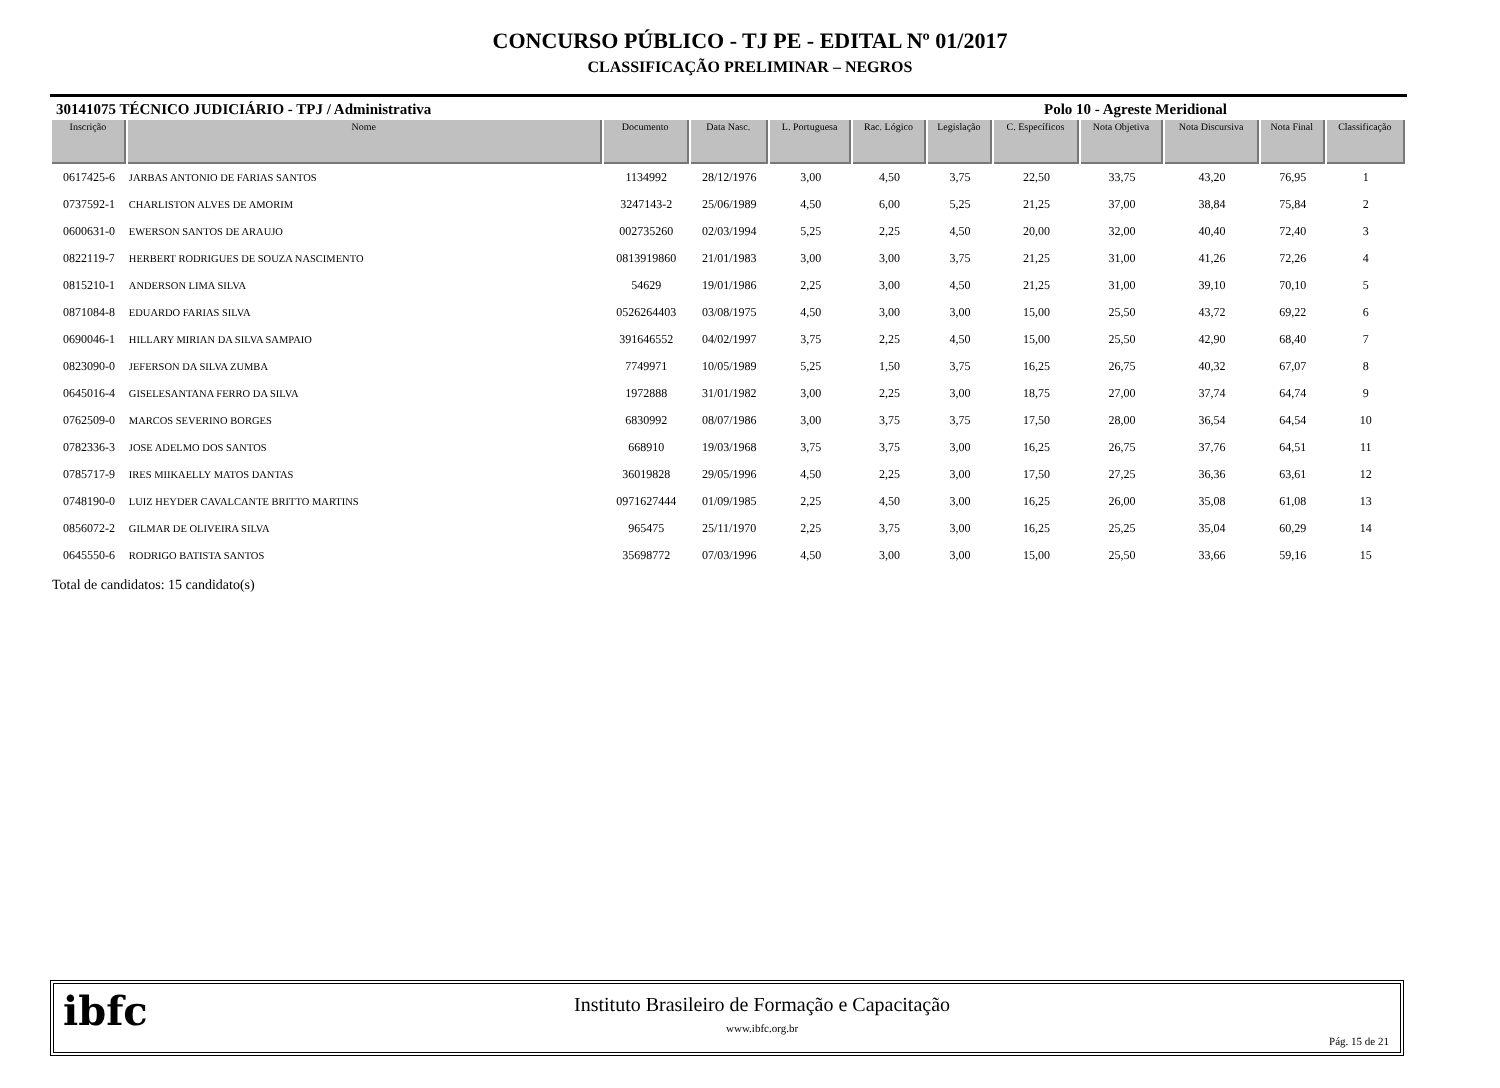CONCURSO PÚBLICO - TJ PE - EDITAL Nº 01/2017
CLASSIFICAÇÃO PRELIMINAR – NEGROS
30141075 TÉCNICO JUDICIÁRIO - TPJ / Administrativa Polo 10 - Agreste Meridional
| Inscrição | Nome | Documento | Data Nasc. | L. Portuguesa | Rac. Lógico | Legislação | C. Específicos | Nota Objetiva | Nota Discursiva | Nota Final | Classificação |
| --- | --- | --- | --- | --- | --- | --- | --- | --- | --- | --- | --- |
| 0617425-6 | JARBAS ANTONIO DE FARIAS SANTOS | 1134992 | 28/12/1976 | 3,00 | 4,50 | 3,75 | 22,50 | 33,75 | 43,20 | 76,95 | 1 |
| 0737592-1 | CHARLISTON ALVES DE AMORIM | 3247143-2 | 25/06/1989 | 4,50 | 6,00 | 5,25 | 21,25 | 37,00 | 38,84 | 75,84 | 2 |
| 0600631-0 | EWERSON SANTOS DE ARAUJO | 002735260 | 02/03/1994 | 5,25 | 2,25 | 4,50 | 20,00 | 32,00 | 40,40 | 72,40 | 3 |
| 0822119-7 | HERBERT RODRIGUES DE SOUZA NASCIMENTO | 0813919860 | 21/01/1983 | 3,00 | 3,00 | 3,75 | 21,25 | 31,00 | 41,26 | 72,26 | 4 |
| 0815210-1 | ANDERSON LIMA SILVA | 54629 | 19/01/1986 | 2,25 | 3,00 | 4,50 | 21,25 | 31,00 | 39,10 | 70,10 | 5 |
| 0871084-8 | EDUARDO FARIAS SILVA | 0526264403 | 03/08/1975 | 4,50 | 3,00 | 3,00 | 15,00 | 25,50 | 43,72 | 69,22 | 6 |
| 0690046-1 | HILLARY MIRIAN DA SILVA SAMPAIO | 391646552 | 04/02/1997 | 3,75 | 2,25 | 4,50 | 15,00 | 25,50 | 42,90 | 68,40 | 7 |
| 0823090-0 | JEFERSON DA SILVA ZUMBA | 7749971 | 10/05/1989 | 5,25 | 1,50 | 3,75 | 16,25 | 26,75 | 40,32 | 67,07 | 8 |
| 0645016-4 | GISELESANTANA FERRO DA SILVA | 1972888 | 31/01/1982 | 3,00 | 2,25 | 3,00 | 18,75 | 27,00 | 37,74 | 64,74 | 9 |
| 0762509-0 | MARCOS SEVERINO BORGES | 6830992 | 08/07/1986 | 3,00 | 3,75 | 3,75 | 17,50 | 28,00 | 36,54 | 64,54 | 10 |
| 0782336-3 | JOSE ADELMO DOS SANTOS | 668910 | 19/03/1968 | 3,75 | 3,75 | 3,00 | 16,25 | 26,75 | 37,76 | 64,51 | 11 |
| 0785717-9 | IRES MIIKAELLY MATOS DANTAS | 36019828 | 29/05/1996 | 4,50 | 2,25 | 3,00 | 17,50 | 27,25 | 36,36 | 63,61 | 12 |
| 0748190-0 | LUIZ HEYDER CAVALCANTE BRITTO MARTINS | 0971627444 | 01/09/1985 | 2,25 | 4,50 | 3,00 | 16,25 | 26,00 | 35,08 | 61,08 | 13 |
| 0856072-2 | GILMAR DE OLIVEIRA SILVA | 965475 | 25/11/1970 | 2,25 | 3,75 | 3,00 | 16,25 | 25,25 | 35,04 | 60,29 | 14 |
| 0645550-6 | RODRIGO BATISTA SANTOS | 35698772 | 07/03/1996 | 4,50 | 3,00 | 3,00 | 15,00 | 25,50 | 33,66 | 59,16 | 15 |
Total de candidatos: 15 candidato(s)
ibfc
Instituto Brasileiro de Formação e Capacitação
www.ibfc.org.br
Pág. 15 de 21